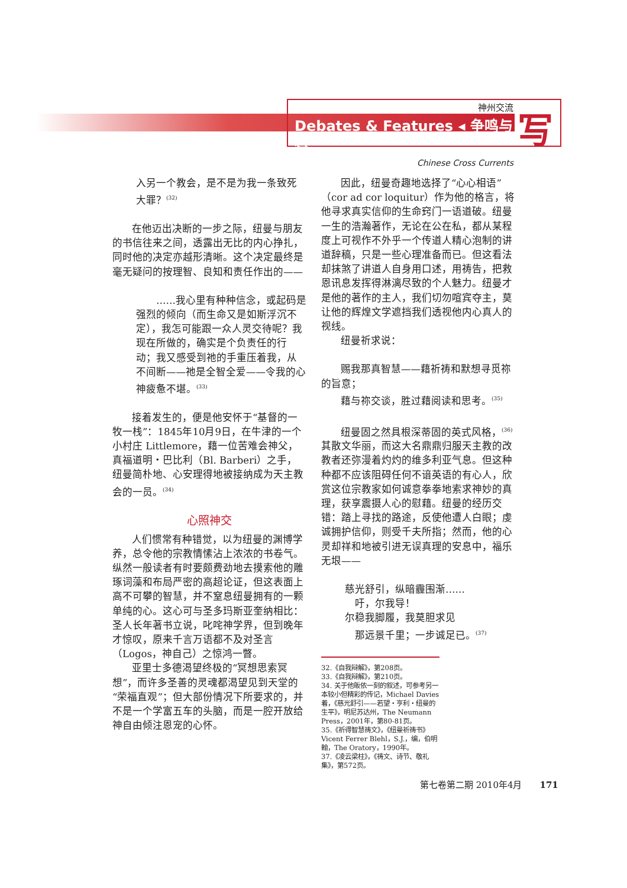神州交流
Debates & Features ◂ 争鸣与特
Chinese Cross Currents
写
入另一个教会，是不是为我一条致死大罪？<sup>(32)</sup>
在他迈出决断的一步之际，纽曼与朋友的书信往来之间，透露出无比的内心挣扎，同时他的决定亦越形清晰。这个决定最终是毫无疑问的按理智、良知和责任作出的——
　　……我心里有种种信念，或起码是强烈的倾向（而生命又是如斯浮沉不定），我怎可能跟一众人灵交待呢？我现在所做的，确实是个负责任的行动；我又感受到祂的手重压着我，从不间断——祂是全智全爱——令我的心神疲惫不堪。<sup>(33)</sup>
接着发生的，便是他安怀于“基督的一牧一栈”：1845年10月9日，在牛津的一个小村庄 Littlemore，藉一位苦难会神父，真福道明・巴比利（Bl. Barberi）之手，纽曼简朴地、心安理得地被接纳成为天主教会的一员。<sup>(34)</sup>
心照神交
人们惯常有种错觉，以为纽曼的渊博学养，总令他的宗教情愫沾上浓浓的书卷气。纵然一般读者有时要颇费劲地去摸索他的雕琢词藻和布局严密的高超论证，但这表面上高不可攀的智慧，并不窒息纽曼拥有的一颗单纯的心。这心可与圣多玛斯亚奎纳相比：圣人长年著书立说，叱咤神学界，但到晚年才惊叹，原来千言万语都不及对圣言（Logos，神自己）之惊鸿一瞥。
亚里士多德渴望终极的“冥想思索冥想”，而许多圣善的灵魂都渴望见到天堂的“荣福直观”；但大部份情况下所要求的，并不是一个学富五车的头脑，而是一腔开放给神自由倾注恩宠的心怀。
因此，纽曼奇趣地选择了“心心相语”（cor ad cor loquitur）作为他的格言，将他寻求真实信仰的生命窍门一语道破。纽曼一生的浩瀚著作，无论在公在私，都从某程度上可视作不外乎一个传道人精心泡制的讲道辞稿，只是一些心理准备而已。但这看法却抹煞了讲道人自身用口述，用祷告，把救恩讯息发挥得淋漓尽致的个人魅力。纽曼才是他的著作的主人，我们切勿喧宾夺主，莫让他的辉煌文学遮挡我们透视他内心真人的视线。
纽曼祈求说：
赐我那真智慧——藉祈祷和默想寻觅祢的旨意；
藉与祢交谈，胜过藉阅读和思考。<sup>(35)</sup>
纽曼固之然具根深蒂固的英式风格，<sup>(36)</sup> 其散文华丽，而这大名鼎鼎归服天主教的改教者还弥漫着灼灼的维多利亚气息。但这种种都不应该阻碍任何不谙英语的有心人，欣赏这位宗教家如何诚意拳拳地索求神妙的真理，获享震摄人心的慰藉。纽曼的经历交错：踏上寻找的路途，反使他遭人白眼；虔诚拥护信仰，则受千夫所指；然而，他的心灵却祥和地被引进无误真理的安息中，福乐无垠——
慈光舒引，纵暗霾围渐……
　吁，尔我导！
尔稳我脚履，我莫胆求见
　那远景千里；一步诚足已。<sup>(37)</sup>
32.《自我辩解》，第208页。
33.《自我辩解》，第210页。
34. 关于他皈依一刻的叙述，可参考另一本较小但精彩的传记，Michael Davies 着，《慈光舒引——若望・亨利・纽曼的生平》，明尼苏达州，The Neumann Press，2001年，第80-81页。
35.《祈得智慧祷文》，《纽曼祈祷书》Vicent Ferrer Blehl，S.J.，编，伯明翰，The Oratory，1990年。
37.《凌云梁柱》，《祷文、诗节、敬礼集》，第572页。
第七卷第二期 2010年4月　　171